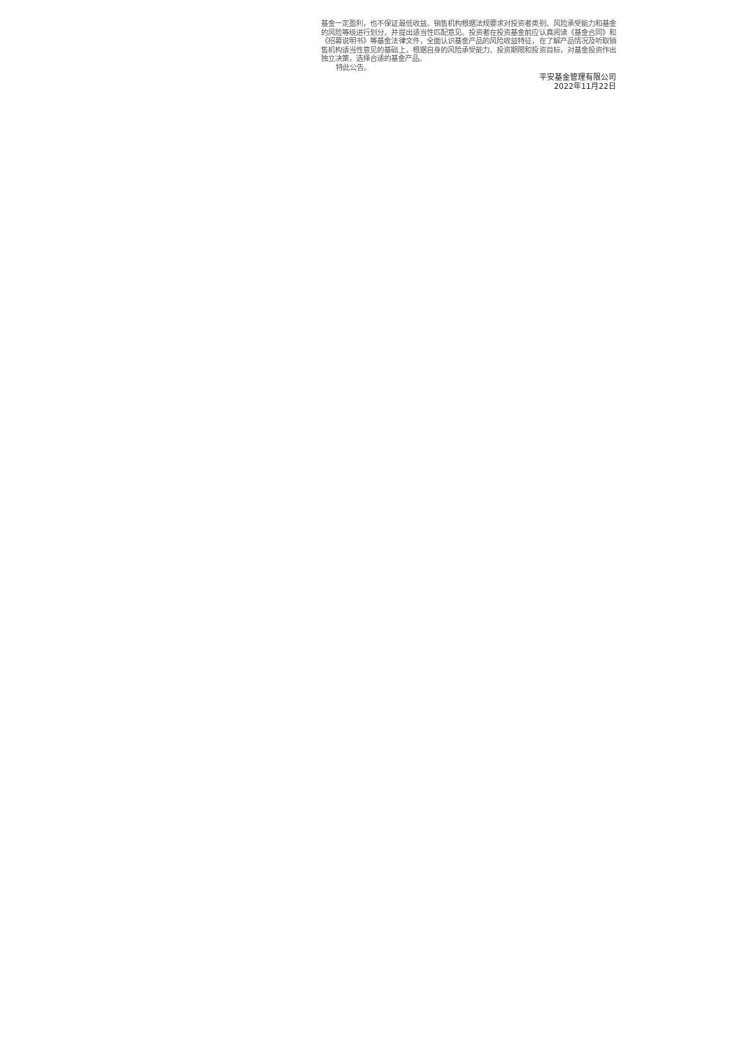基金一定盈利，也不保证最低收益。销售机构根据法规要求对投资者类别、风险承受能力和基金的风险等级进行划分，并提出适当性匹配意见。投资者在投资基金前应认真阅读《基金合同》和《招募说明书》等基金法律文件，全面认识基金产品的风险收益特征，在了解产品情况及听取销售机构适当性意见的基础上，根据自身的风险承受能力、投资期限和投资目标，对基金投资作出独立决策，选择合适的基金产品。
特此公告。
平安基金管理有限公司
2022年11月22日